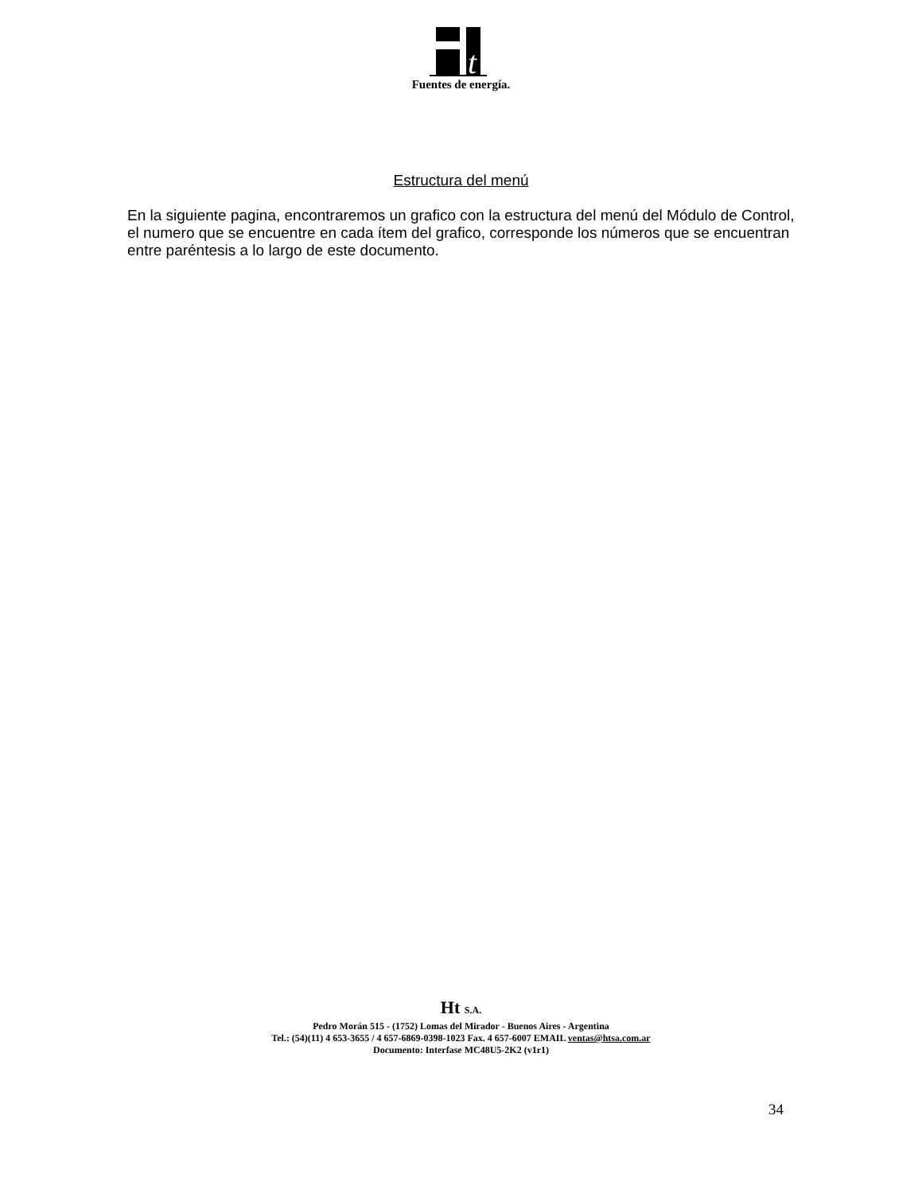t
Fuentes de energía.
Estructura del menú
En la siguiente pagina, encontraremos un grafico con la estructura del menú del Módulo de Control, el numero que se encuentre en cada ítem del grafico, corresponde los números que se encuentran entre paréntesis a lo largo de este documento.
Ht S.A.
Pedro Morán 515 - (1752) Lomas del Mirador - Buenos Aires - Argentina
Tel.: (54)(11) 4 653-3655 / 4 657-6869-0398-1023 Fax. 4 657-6007 EMAIL ventas@htsa.com.ar
Documento: Interfase MC48U5-2K2 (v1r1)
34